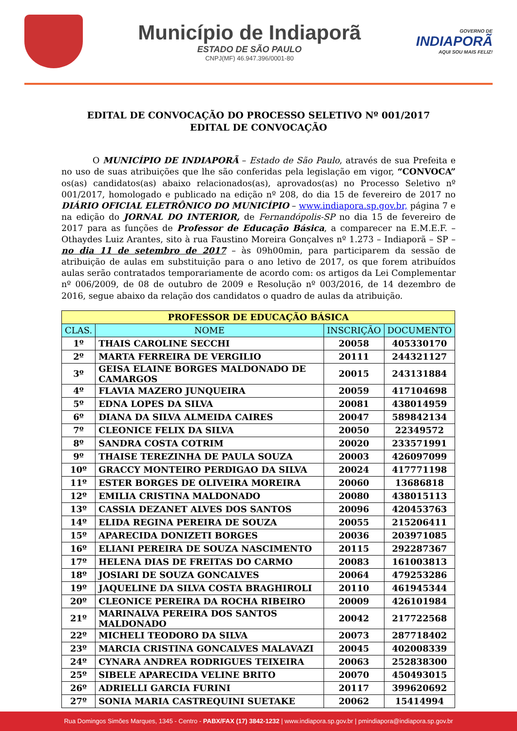Município de Indiaporã
ESTADO DE SÃO PAULO
CNPJ(MF) 46.947.396/0001-80
GOVERNO DE
INDIAPORÃ
AQUI SOU MAIS FELIZ!
EDITAL DE CONVOCAÇÃO DO PROCESSO SELETIVO Nº 001/2017
EDITAL DE CONVOCAÇÃO
O MUNICÍPIO DE INDIAPORÃ – Estado de São Paulo, através de sua Prefeita e no uso de suas atribuições que lhe são conferidas pela legislação em vigor, “CONVOCA” os(as) candidatos(as) abaixo relacionados(as), aprovados(as) no Processo Seletivo nº 001/2017, homologado e publicado na edição nº 208, do dia 15 de fevereiro de 2017 no DIÁRIO OFICIAL ELETRÔNICO DO MUNICÍPIO – www.indiapora.sp.gov.br, página 7 e na edição do JORNAL DO INTERIOR, de Fernandópolis-SP no dia 15 de fevereiro de 2017 para as funções de Professor de Educação Básica, a comparecer na E.M.E.F. – Othaydes Luiz Arantes, sito à rua Faustino Moreira Gonçalves nº 1.273 – Indiaporã – SP – no dia 11 de setembro de 2017 – às 09h00min, para participarem da sessão de atribuição de aulas em substituição para o ano letivo de 2017, os que forem atribuídos aulas serão contratados temporariamente de acordo com: os artigos da Lei Complementar nº 006/2009, de 08 de outubro de 2009 e Resolução nº 003/2016, de 14 dezembro de 2016, segue abaixo da relação dos candidatos o quadro de aulas da atribuição.
| PROFESSOR DE EDUCAÇÃO BÁSICA | | | |
| --- | --- | --- | --- |
| CLAS. | NOME | INSCRIÇÃO | DOCUMENTO |
| 1º | THAIS CAROLINE SECCHI | 20058 | 405330170 |
| 2º | MARTA FERREIRA DE VERGILIO | 20111 | 244321127 |
| 3º | GEISA ELAINE BORGES MALDONADO DE CAMARGOS | 20015 | 243131884 |
| 4º | FLAVIA MAZERO JUNQUEIRA | 20059 | 417104698 |
| 5º | EDNA LOPES DA SILVA | 20081 | 438014959 |
| 6º | DIANA DA SILVA ALMEIDA CAIRES | 20047 | 589842134 |
| 7º | CLEONICE FELIX DA SILVA | 20050 | 22349572 |
| 8º | SANDRA COSTA COTRIM | 20020 | 233571991 |
| 9º | THAISE TEREZINHA DE PAULA SOUZA | 20003 | 426097099 |
| 10º | GRACCY MONTEIRO PERDIGAO DA SILVA | 20024 | 417771198 |
| 11º | ESTER BORGES DE OLIVEIRA MOREIRA | 20060 | 13686818 |
| 12º | EMILIA CRISTINA MALDONADO | 20080 | 438015113 |
| 13º | CASSIA DEZANET ALVES DOS SANTOS | 20096 | 420453763 |
| 14º | ELIDA REGINA PEREIRA DE SOUZA | 20055 | 215206411 |
| 15º | APARECIDA DONIZETI BORGES | 20036 | 203971085 |
| 16º | ELIANI PEREIRA DE SOUZA NASCIMENTO | 20115 | 292287367 |
| 17º | HELENA DIAS DE FREITAS DO CARMO | 20083 | 161003813 |
| 18º | JOSIARI DE SOUZA GONCALVES | 20064 | 479253286 |
| 19º | JAQUELINE DA SILVA COSTA BRAGHIROLI | 20110 | 461945344 |
| 20º | CLEONICE PEREIRA DA ROCHA RIBEIRO | 20009 | 426101984 |
| 21º | MARINALVA PEREIRA DOS SANTOS MALDONADO | 20042 | 217722568 |
| 22º | MICHELI TEODORO DA SILVA | 20073 | 287718402 |
| 23º | MARCIA CRISTINA GONCALVES MALAVAZI | 20045 | 402008339 |
| 24º | CYNARA ANDREA RODRIGUES TEIXEIRA | 20063 | 252838300 |
| 25º | SIBELE APARECIDA VELINE BRITO | 20070 | 450493015 |
| 26º | ADRIELLI GARCIA FURINI | 20117 | 399620692 |
| 27º | SONIA MARIA CASTREQUINI SUETAKE | 20062 | 15414994 |
Rua Domingos Simões Marques, 1345 - Centro - PABX/FAX (17) 3842-1232 | www.indiapora.sp.gov.br | pmindiapora@indiapora.sp.gov.br